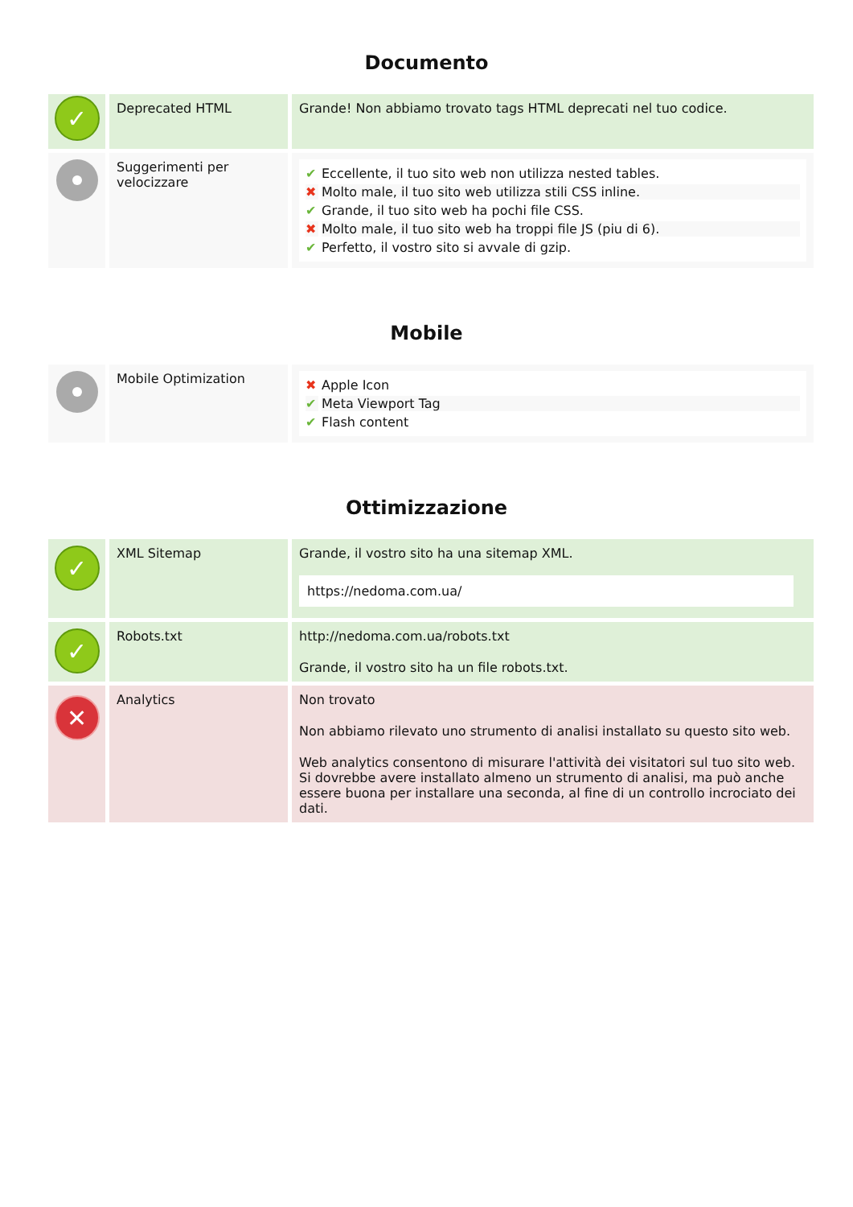Documento
| ✓ | Deprecated HTML | Grande! Non abbiamo trovato tags HTML deprecati nel tuo codice. |
| | Suggerimenti per velocizzare | / ✔ / Eccellente, il tuo sito web non utilizza nested tables. / / ✖ / Molto male, il tuo sito web utilizza stili CSS inline. / / ✔ / Grande, il tuo sito web ha pochi file CSS. / / ✖ / Molto male, il tuo sito web ha troppi file JS (piu di 6). / / ✔ / Perfetto, il vostro sito si avvale di gzip. / |
Mobile
| | Mobile Optimization | / ✖ / Apple Icon / / ✔ / Meta Viewport Tag / / ✔ / Flash content / |
Ottimizzazione
| ✓ | XML Sitemap | Grande, il vostro sito ha una sitemap XML. https://nedoma.com.ua/ |
| ✓ | Robots.txt | http://nedoma.com.ua/robots.txt Grande, il vostro sito ha un file robots.txt. |
| ✕ | Analytics | Non trovato Non abbiamo rilevato uno strumento di analisi installato su questo sito web. Web analytics consentono di misurare l'attività dei visitatori sul tuo sito web. Si dovrebbe avere installato almeno un strumento di analisi, ma può anche essere buona per installare una seconda, al fine di un controllo incrociato dei dati. |